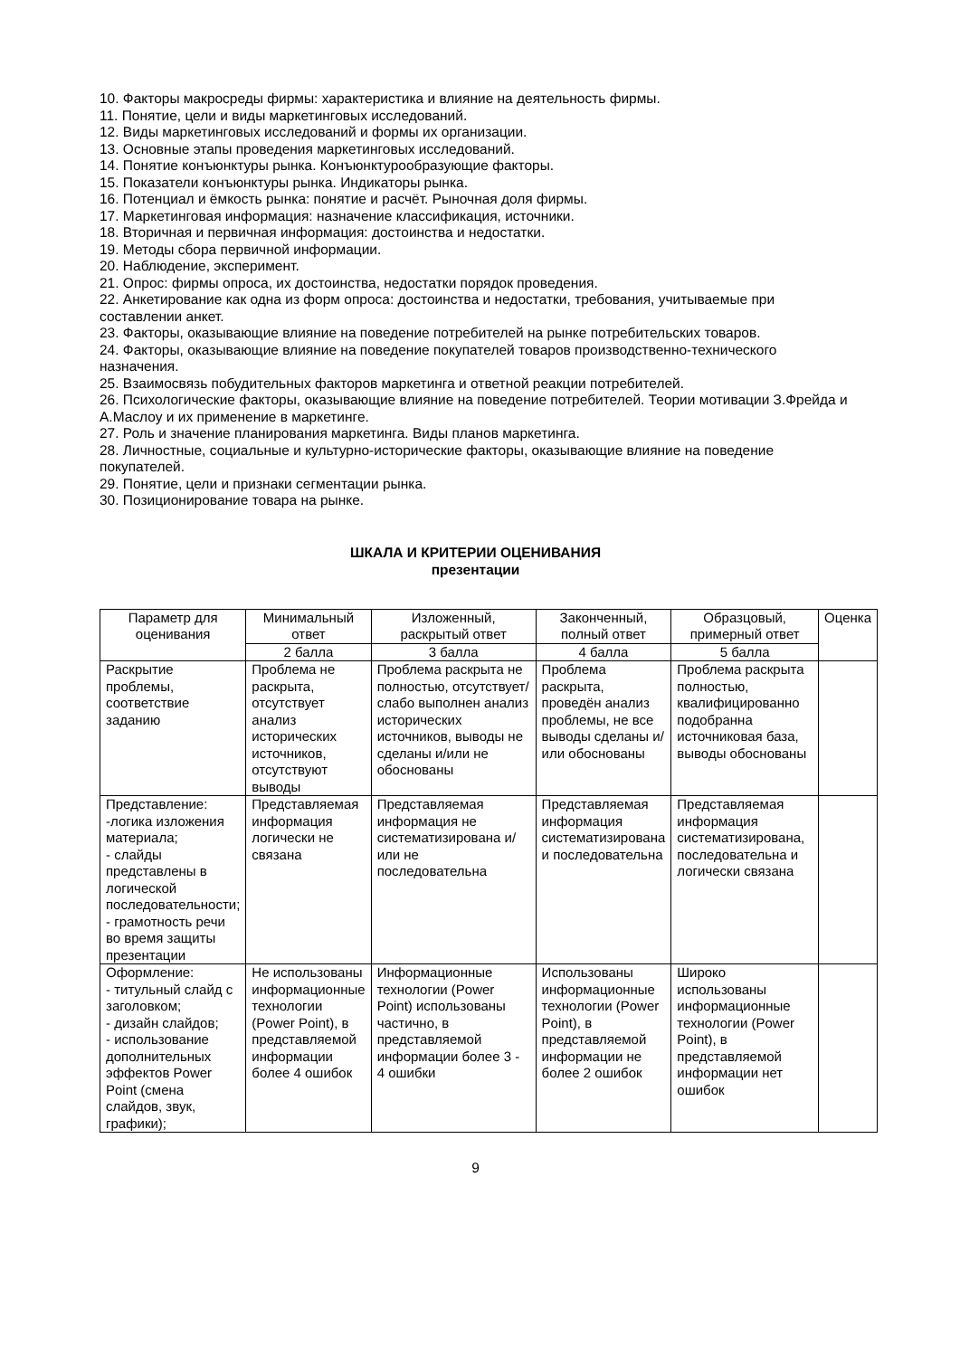10. Факторы макросреды фирмы: характеристика и влияние на деятельность фирмы.
11. Понятие, цели и виды маркетинговых исследований.
12. Виды маркетинговых исследований и формы их организации.
13. Основные этапы проведения маркетинговых исследований.
14. Понятие конъюнктуры рынка. Конъюнктурообразующие факторы.
15. Показатели конъюнктуры рынка. Индикаторы рынка.
16. Потенциал и ёмкость рынка: понятие и расчёт. Рыночная доля фирмы.
17. Маркетинговая информация: назначение классификация, источники.
18. Вторичная и первичная информация: достоинства и недостатки.
19. Методы сбора первичной информации.
20. Наблюдение, эксперимент.
21. Опрос: фирмы опроса, их достоинства, недостатки порядок проведения.
22. Анкетирование как одна из форм опроса: достоинства и недостатки, требования, учитываемые при составлении анкет.
23. Факторы, оказывающие влияние на поведение потребителей на рынке потребительских товаров.
24. Факторы, оказывающие влияние на поведение покупателей товаров производственно-технического назначения.
25. Взаимосвязь побудительных факторов маркетинга и ответной реакции потребителей.
26. Психологические факторы, оказывающие влияние на поведение потребителей. Теории мотивации З.Фрейда и А.Маслоу и их применение в маркетинге.
27. Роль и значение планирования маркетинга. Виды планов маркетинга.
28. Личностные, социальные и культурно-исторические факторы, оказывающие влияние на поведение покупателей.
29. Понятие, цели и признаки сегментации рынка.
30. Позиционирование товара на рынке.
ШКАЛА И КРИТЕРИИ ОЦЕНИВАНИЯ
презентации
| Параметр для оценивания | Минимальный ответ | Изложенный, раскрытый ответ | Законченный, полный ответ | Образцовый, примерный ответ | Оценка |
| --- | --- | --- | --- | --- | --- |
| | 2 балла | 3 балла | 4 балла | 5 балла | |
| Раскрытие проблемы, соответствие заданию | Проблема не раскрыта, отсутствует анализ исторических источников, отсутствуют выводы | Проблема раскрыта не полностью, отсутствует/слабо выполнен анализ исторических источников, выводы не сделаны и/или не обоснованы | Проблема раскрыта, проведён анализ проблемы, не все выводы сделаны и/или обоснованы | Проблема раскрыта полностью, квалифицированно подобранна источниковая база, выводы обоснованы | |
| Представление: -логика изложения материала; - слайды представлены в логической последовательности; - грамотность речи во время защиты презентации | Представляемая информация логически не связана | Представляемая информация не систематизирована и/или не последовательна | Представляемая информация систематизирована и последовательна | Представляемая информация систематизирована, последовательна и логически связана | |
| Оформление: - титульный слайд с заголовком; - дизайн слайдов; - использование дополнительных эффектов Power Point (смена слайдов, звук, графики); | Не использованы информационные технологии (Power Point), в представляемой информации более 4 ошибок | Информационные технологии (Power Point) использованы частично, в представляемой информации более 3 - 4 ошибки | Использованы информационные технологии (Power Point), в представляемой информации не более 2 ошибок | Широко использованы информационные технологии (Power Point), в представляемой информации нет ошибок | |
9